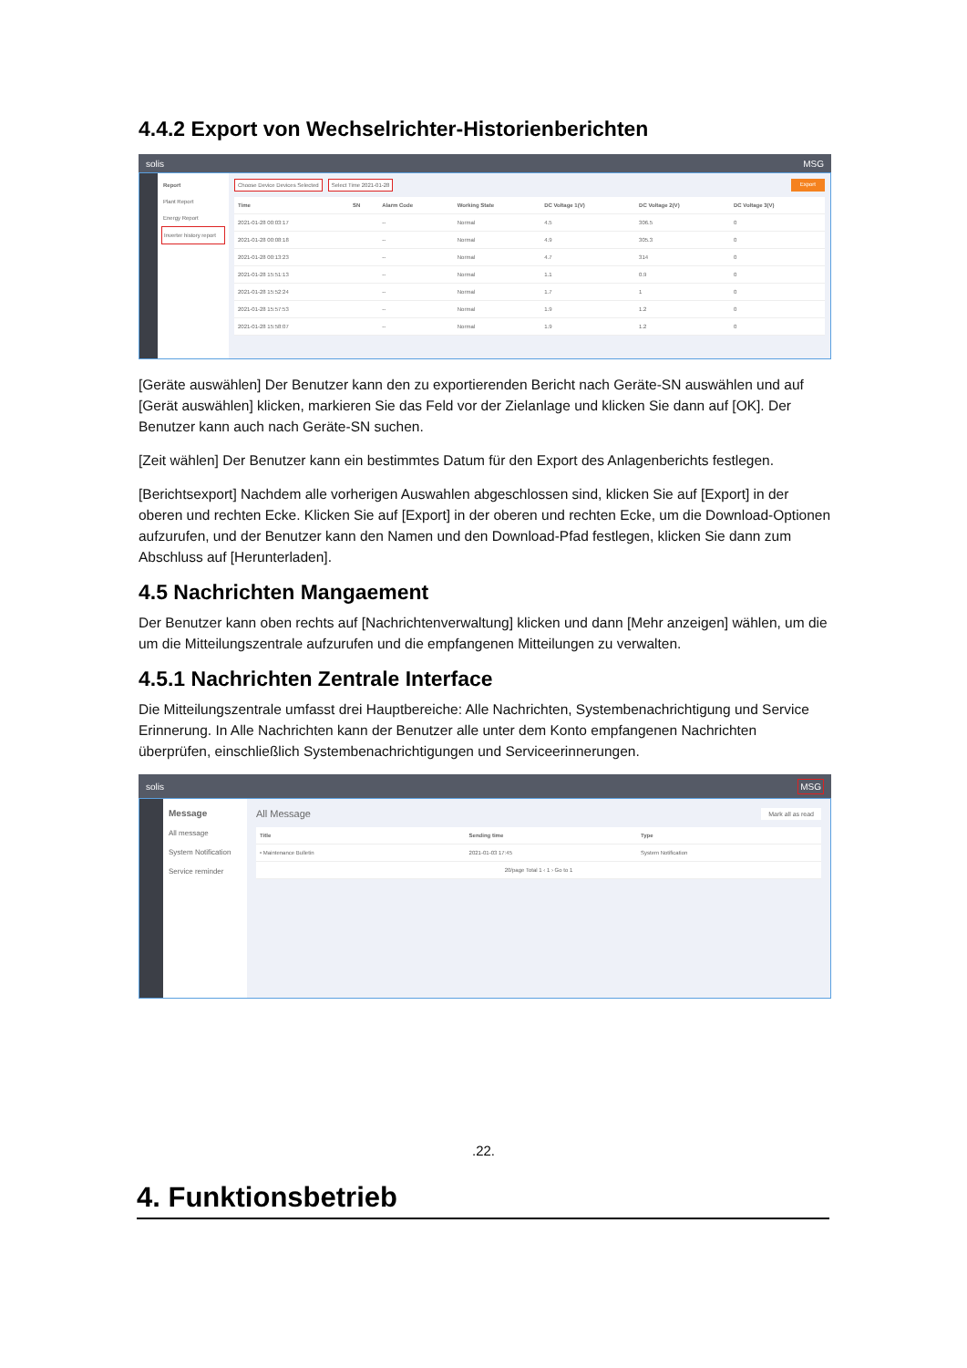4.4.2 Export von Wechselrichter-Historienberichten
solis MSG
Report
Plant Report
Energy Report
Inverter history report
Choose Device Devices Selected Select Time 2021-01-28 Export
| Time | SN | Alarm Code | Working State | DC Voltage 1(V) | DC Voltage 2(V) | DC Voltage 3(V) |
| --- | --- | --- | --- | --- | --- | --- |
| 2021-01-28 00:03:17 | | -- | Normal | 4.5 | 306.5 | 0 |
| 2021-01-28 00:08:18 | | -- | Normal | 4.9 | 305.3 | 0 |
| 2021-01-28 00:13:23 | | -- | Normal | 4.7 | 314 | 0 |
| 2021-01-28 15:51:13 | | -- | Normal | 1.1 | 0.9 | 0 |
| 2021-01-28 15:52:24 | | -- | Normal | 1.7 | 1 | 0 |
| 2021-01-28 15:57:53 | | -- | Normal | 1.9 | 1.2 | 0 |
| 2021-01-28 15:58:07 | | -- | Normal | 1.9 | 1.2 | 0 |
[Geräte auswählen] Der Benutzer kann den zu exportierenden Bericht nach Geräte-SN auswählen und auf [Gerät auswählen] klicken, markieren Sie das Feld vor der Zielanlage und klicken Sie dann auf [OK]. Der Benutzer kann auch nach Geräte-SN suchen.
[Zeit wählen] Der Benutzer kann ein bestimmtes Datum für den Export des Anlagenberichts festlegen.
[Berichtsexport] Nachdem alle vorherigen Auswahlen abgeschlossen sind, klicken Sie auf [Export] in der oberen und rechten Ecke. Klicken Sie auf [Export] in der oberen und rechten Ecke, um die Download-Optionen aufzurufen, und der Benutzer kann den Namen und den Download-Pfad festlegen, klicken Sie dann zum Abschluss auf [Herunterladen].
4.5 Nachrichten Mangaement
Der Benutzer kann oben rechts auf [Nachrichtenverwaltung] klicken und dann [Mehr anzeigen] wählen, um die um die Mitteilungszentrale aufzurufen und die empfangenen Mitteilungen zu verwalten.
4.5.1 Nachrichten Zentrale Interface
Die Mitteilungszentrale umfasst drei Hauptbereiche: Alle Nachrichten, Systembenachrichtigung und Service Erinnerung. In Alle Nachrichten kann der Benutzer alle unter dem Konto empfangenen Nachrichten überprüfen, einschließlich Systembenachrichtigungen und Serviceerinnerungen.
solis MSG
Message
All message
System Notification
Service reminder
All Message Mark all as read
| Title | Sending time | Type |
| --- | --- | --- |
| • Maintenance Bulletin | 2021-01-03 17:45 | System Notification |
| 20/page Total 1 ‹ 1 › Go to 1 | | |
.22.
4. Funktionsbetrieb